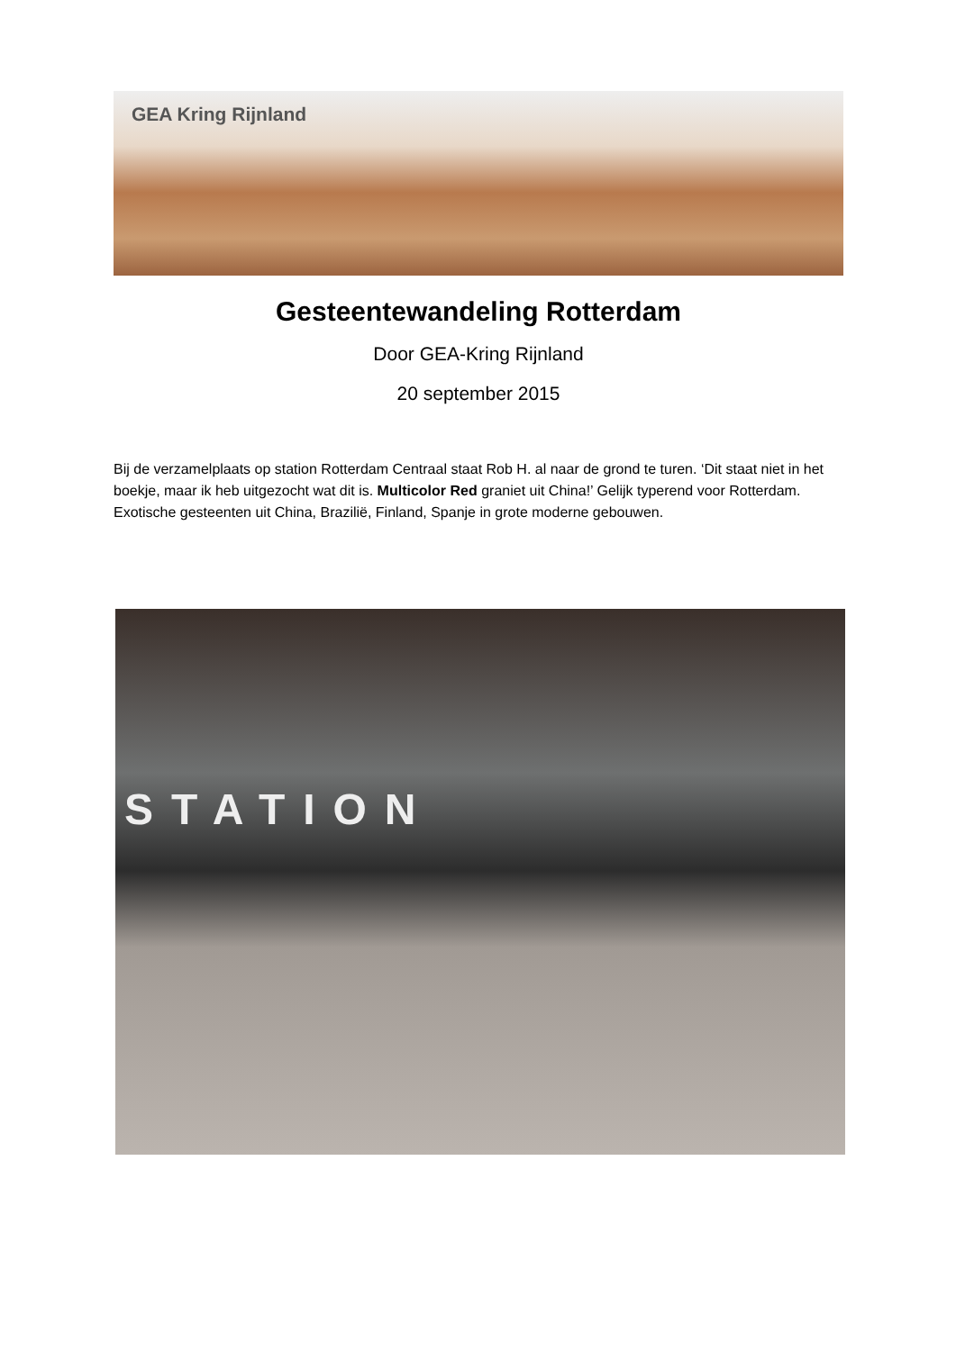GEA Kring Rijnland
Gesteentewandeling Rotterdam
Door GEA-Kring Rijnland
20 september 2015
Bij de verzamelplaats op station Rotterdam Centraal staat Rob H. al naar de grond te turen. ‘Dit staat niet in het boekje, maar ik heb uitgezocht wat dit is. Multicolor Red graniet uit China!’ Gelijk typerend voor Rotterdam. Exotische gesteenten uit China, Brazilië, Finland, Spanje in grote moderne gebouwen.
STATION